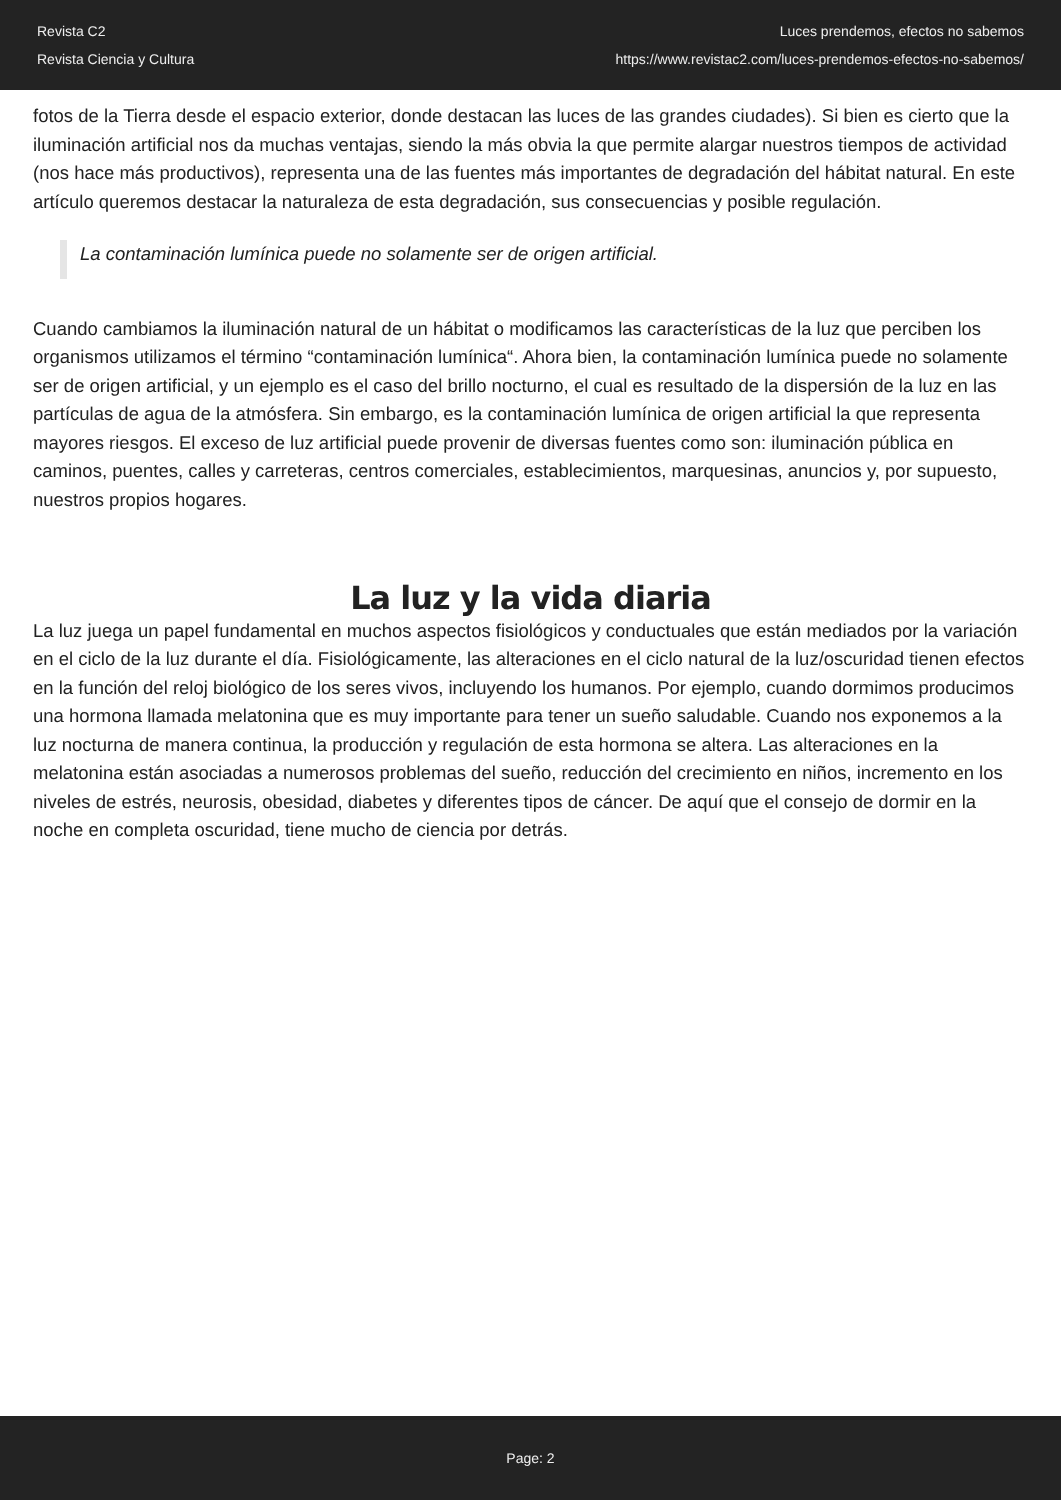Revista C2
Revista Ciencia y Cultura
Luces prendemos, efectos no sabemos
https://www.revistac2.com/luces-prendemos-efectos-no-sabemos/
fotos de la Tierra desde el espacio exterior, donde destacan las luces de las grandes ciudades). Si bien es cierto que la iluminación artificial nos da muchas ventajas, siendo la más obvia la que permite alargar nuestros tiempos de actividad (nos hace más productivos), representa una de las fuentes más importantes de degradación del hábitat natural. En este artículo queremos destacar la naturaleza de esta degradación, sus consecuencias y posible regulación.
La contaminación lumínica puede no solamente ser de origen artificial.
Cuando cambiamos la iluminación natural de un hábitat o modificamos las características de la luz que perciben los organismos utilizamos el término “contaminación lumínica“. Ahora bien, la contaminación lumínica puede no solamente ser de origen artificial, y un ejemplo es el caso del brillo nocturno, el cual es resultado de la dispersión de la luz en las partículas de agua de la atmósfera. Sin embargo, es la contaminación lumínica de origen artificial la que representa mayores riesgos. El exceso de luz artificial puede provenir de diversas fuentes como son: iluminación pública en caminos, puentes, calles y carreteras, centros comerciales, establecimientos, marquesinas, anuncios y, por supuesto, nuestros propios hogares.
La luz y la vida diaria
La luz juega un papel fundamental en muchos aspectos fisiológicos y conductuales que están mediados por la variación en el ciclo de la luz durante el día. Fisiológicamente, las alteraciones en el ciclo natural de la luz/oscuridad tienen efectos en la función del reloj biológico de los seres vivos, incluyendo los humanos. Por ejemplo, cuando dormimos producimos una hormona llamada melatonina que es muy importante para tener un sueño saludable. Cuando nos exponemos a la luz nocturna de manera continua, la producción y regulación de esta hormona se altera. Las alteraciones en la melatonina están asociadas a numerosos problemas del sueño, reducción del crecimiento en niños, incremento en los niveles de estrés, neurosis, obesidad, diabetes y diferentes tipos de cáncer. De aquí que el consejo de dormir en la noche en completa oscuridad, tiene mucho de ciencia por detrás.
Page: 2